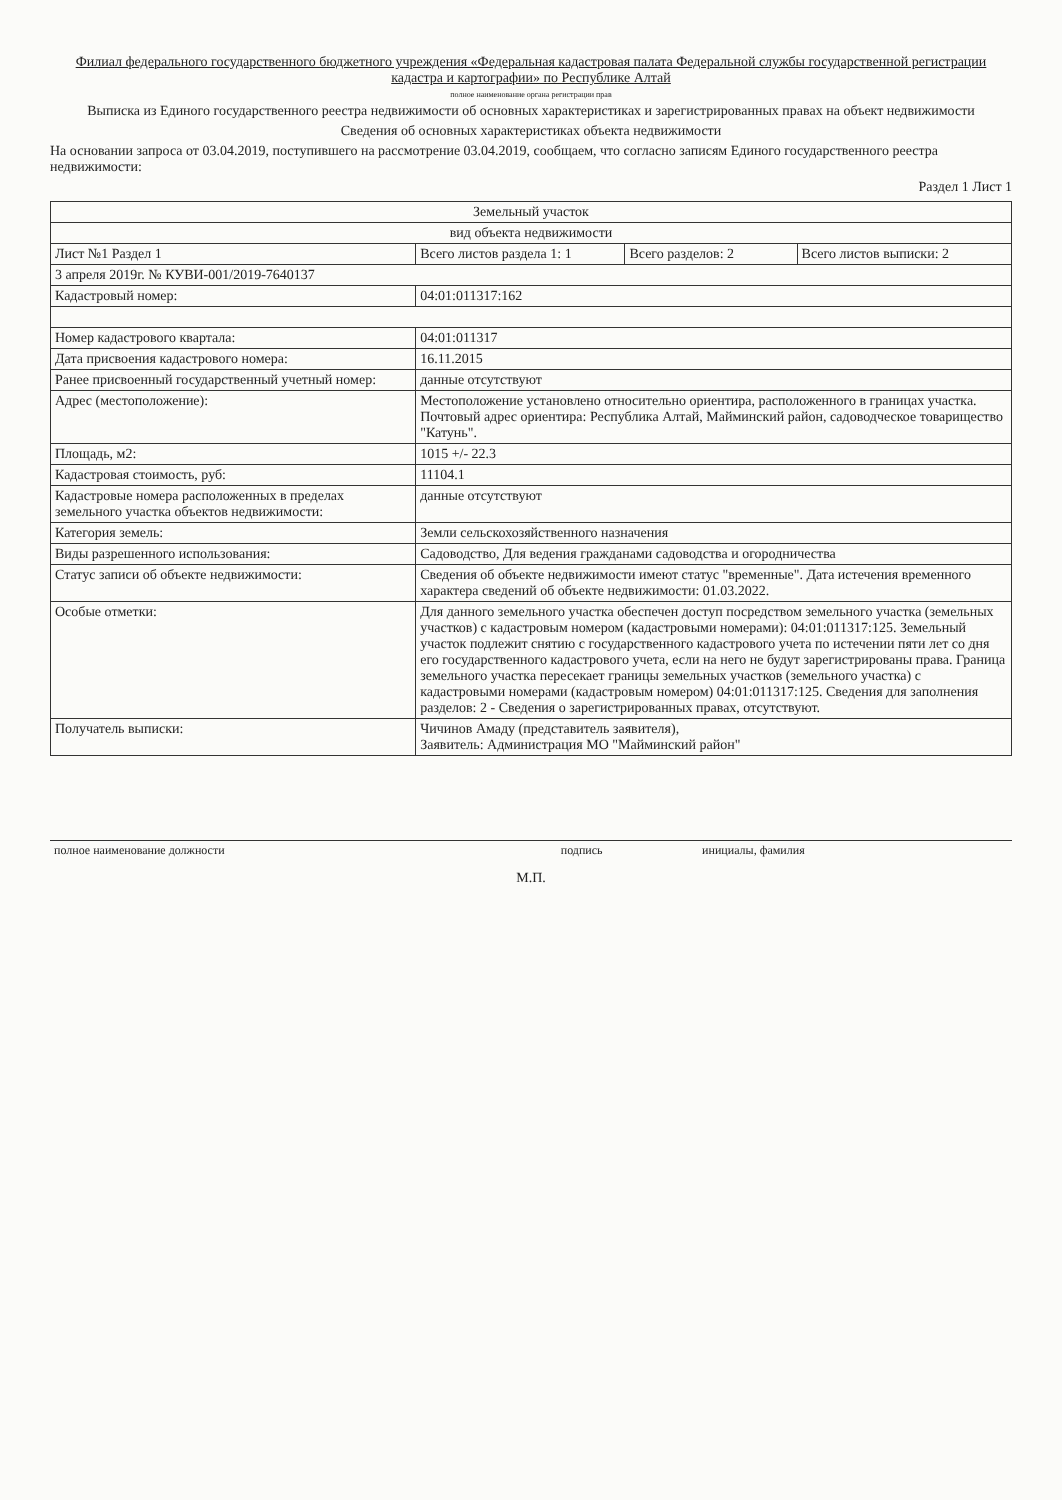Филиал федерального государственного бюджетного учреждения «Федеральная кадастровая палата Федеральной службы государственной регистрации кадастра и картографии» по Республике Алтай
полное наименование органа регистрации прав
Выписка из Единого государственного реестра недвижимости об основных характеристиках и зарегистрированных правах на объект недвижимости
Сведения об основных характеристиках объекта недвижимости
На основании запроса от 03.04.2019, поступившего на рассмотрение 03.04.2019, сообщаем, что согласно записям Единого государственного реестра недвижимости:
Раздел 1 Лист 1
| Земельный участок | | | |
| вид объекта недвижимости | | | |
| Лист №1 Раздел 1 | Всего листов раздела 1: 1 | Всего разделов: 2 | Всего листов выписки: 2 |
| 3 апреля 2019г. № КУВИ-001/2019-7640137 | | | |
| Кадастровый номер: | 04:01:011317:162 | | |
| Номер кадастрового квартала: | 04:01:011317 | | |
| Дата присвоения кадастрового номера: | 16.11.2015 | | |
| Ранее присвоенный государственный учетный номер: | данные отсутствуют | | |
| Адрес (местоположение): | Местоположение установлено относительно ориентира, расположенного в границах участка. Почтовый адрес ориентира: Республика Алтай, Майминский район, садоводческое товарищество "Катунь". | | |
| Площадь, м2: | 1015 +/- 22.3 | | |
| Кадастровая стоимость, руб: | 11104.1 | | |
| Кадастровые номера расположенных в пределах земельного участка объектов недвижимости: | данные отсутствуют | | |
| Категория земель: | Земли сельскохозяйственного назначения | | |
| Виды разрешенного использования: | Садоводство, Для ведения гражданами садоводства и огородничества | | |
| Статус записи об объекте недвижимости: | Сведения об объекте недвижимости имеют статус "временные". Дата истечения временного характера сведений об объекте недвижимости: 01.03.2022. | | |
| Особые отметки: | Для данного земельного участка обеспечен доступ посредством земельного участка (земельных участков) с кадастровым номером (кадастровыми номерами): 04:01:011317:125. Земельный участок подлежит снятию с государственного кадастрового учета по истечении пяти лет со дня его государственного кадастрового учета, если на него не будут зарегистрированы права. Граница земельного участка пересекает границы земельных участков (земельного участка) с кадастровыми номерами (кадастровым номером) 04:01:011317:125. Сведения для заполнения разделов: 2 - Сведения о зарегистрированных правах, отсутствуют. | | |
| Получатель выписки: | Чичинов Амаду (представитель заявителя), Заявитель: Администрация МО "Майминский район" | | |
| полное наименование должности | подпись | инициалы, фамилия |
М.П.